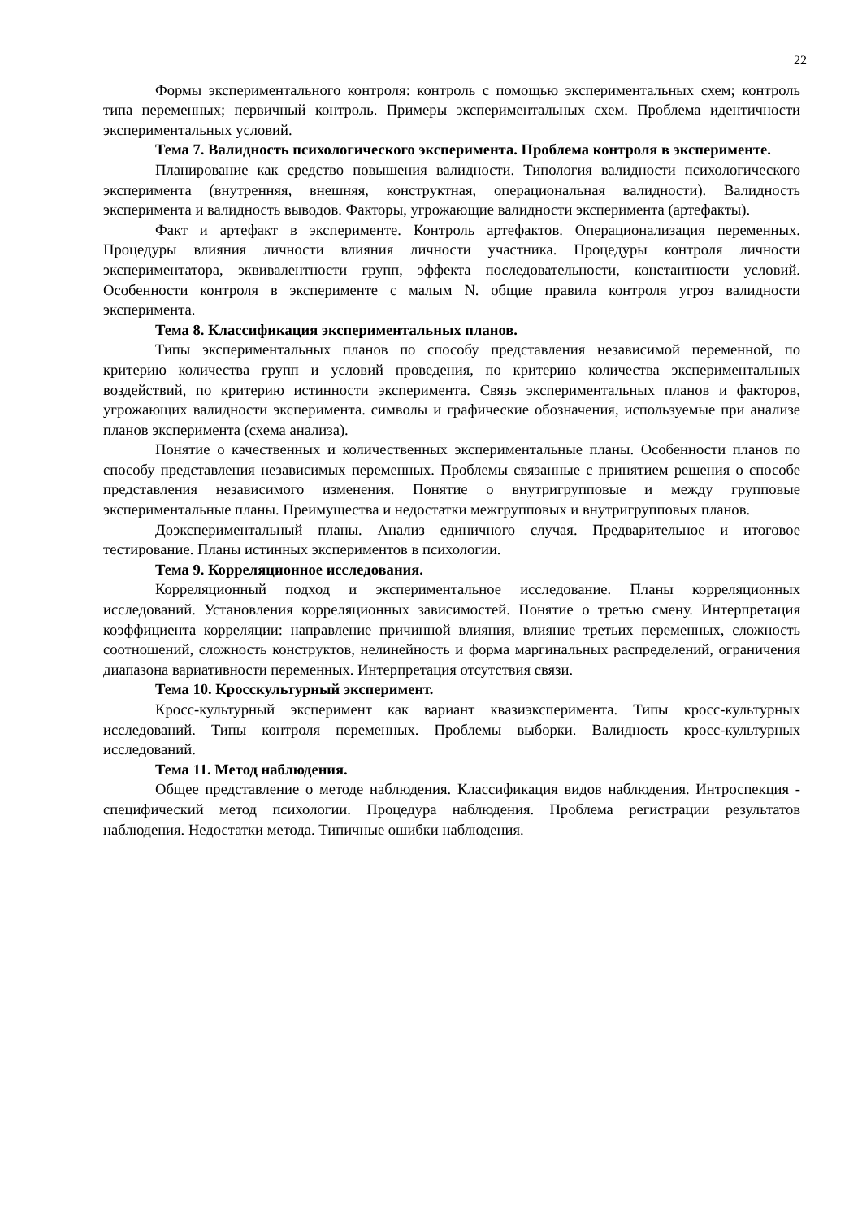22
Формы экспериментального контроля: контроль с помощью экспериментальных схем; контроль типа переменных; первичный контроль. Примеры экспериментальных схем. Проблема идентичности экспериментальных условий.
Тема 7. Валидность психологического эксперимента. Проблема контроля в эксперименте.
Планирование как средство повышения валидности. Типология валидности психологического эксперимента (внутренняя, внешняя, конструктная, операциональная валидности). Валидность эксперимента и валидность выводов. Факторы, угрожающие валидности эксперимента (артефакты).
Факт и артефакт в эксперименте. Контроль артефактов. Операционализация переменных. Процедуры влияния личности влияния личности участника. Процедуры контроля личности экспериментатора, эквивалентности групп, эффекта последовательности, константности условий. Особенности контроля в эксперименте с малым N. общие правила контроля угроз валидности эксперимента.
Тема 8. Классификация экспериментальных планов.
Типы экспериментальных планов по способу представления независимой переменной, по критерию количества групп и условий проведения, по критерию количества экспериментальных воздействий, по критерию истинности эксперимента. Связь экспериментальных планов и факторов, угрожающих валидности эксперимента. символы и графические обозначения, используемые при анализе планов эксперимента (схема анализа).
Понятие о качественных и количественных экспериментальные планы. Особенности планов по способу представления независимых переменных. Проблемы связанные с принятием решения о способе представления независимого изменения. Понятие о внутригрупповые и между групповые экспериментальные планы. Преимущества и недостатки межгрупповых и внутригрупповых планов.
Доэкспериментальный планы. Анализ единичного случая. Предварительное и итоговое тестирование. Планы истинных экспериментов в психологии.
Тема 9. Корреляционное исследования.
Корреляционный подход и экспериментальное исследование. Планы корреляционных исследований. Установления корреляционных зависимостей. Понятие о третью смену. Интерпретация коэффициента корреляции: направление причинной влияния, влияние третьих переменных, сложность соотношений, сложность конструктов, нелинейность и форма маргинальных распределений, ограничения диапазона вариативности переменных. Интерпретация отсутствия связи.
Тема 10. Кросскультурный эксперимент.
Кросс-культурный эксперимент как вариант квазиэксперимента. Типы кросс-культурных исследований. Типы контроля переменных. Проблемы выборки. Валидность кросс-культурных исследований.
Тема 11. Метод наблюдения.
Общее представление о методе наблюдения. Классификация видов наблюдения. Интроспекция - специфический метод психологии. Процедура наблюдения. Проблема регистрации результатов наблюдения. Недостатки метода. Типичные ошибки наблюдения.